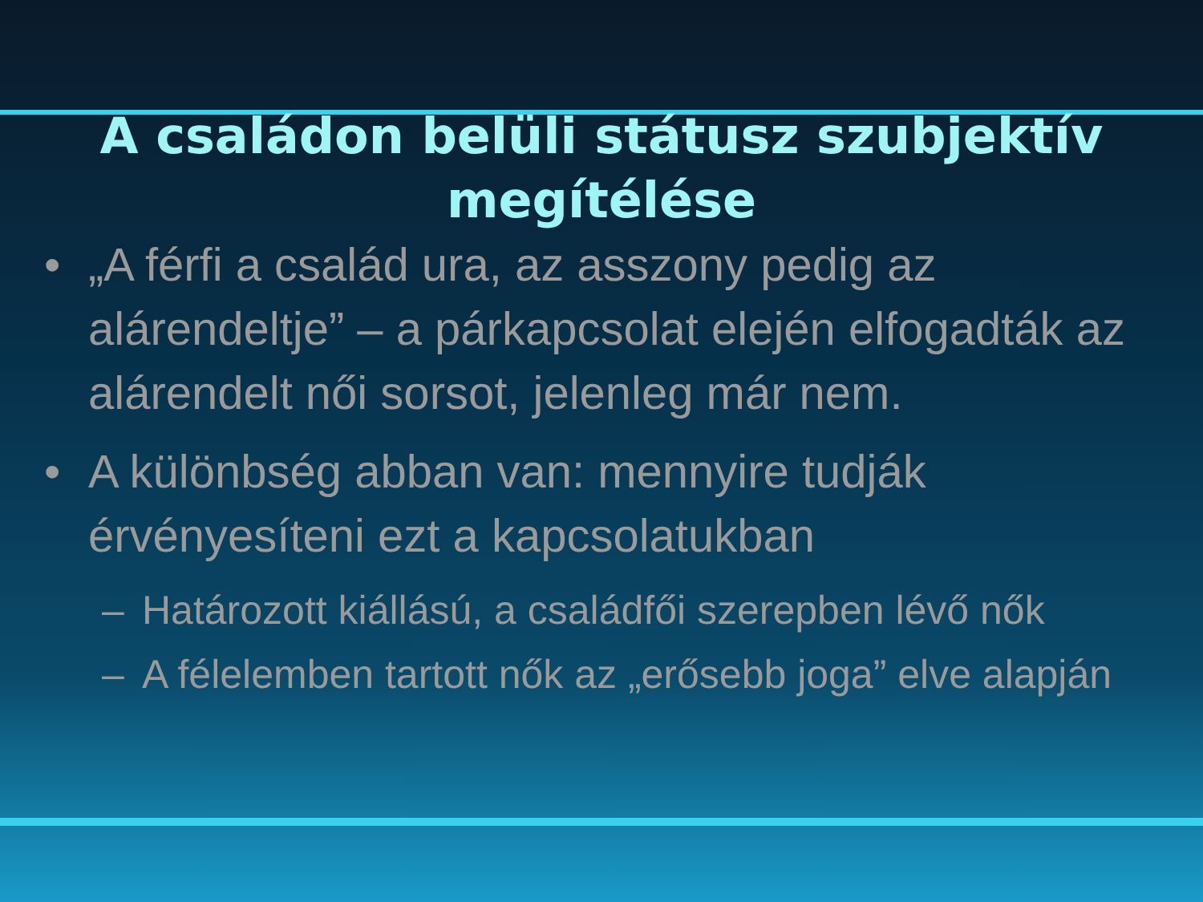A családon belüli státusz szubjektív megítélése
• „A férfi a család ura, az asszony pedig az alárendeltje” – a párkapcsolat elején elfogadták az alárendelt női sorsot, jelenleg már nem.
• A különbség abban van: mennyire tudják érvényesíteni ezt a kapcsolatukban
– Határozott kiállású, a családfői szerepben lévő nők
– A félelemben tartott nők az „erősebb joga” elve alapján